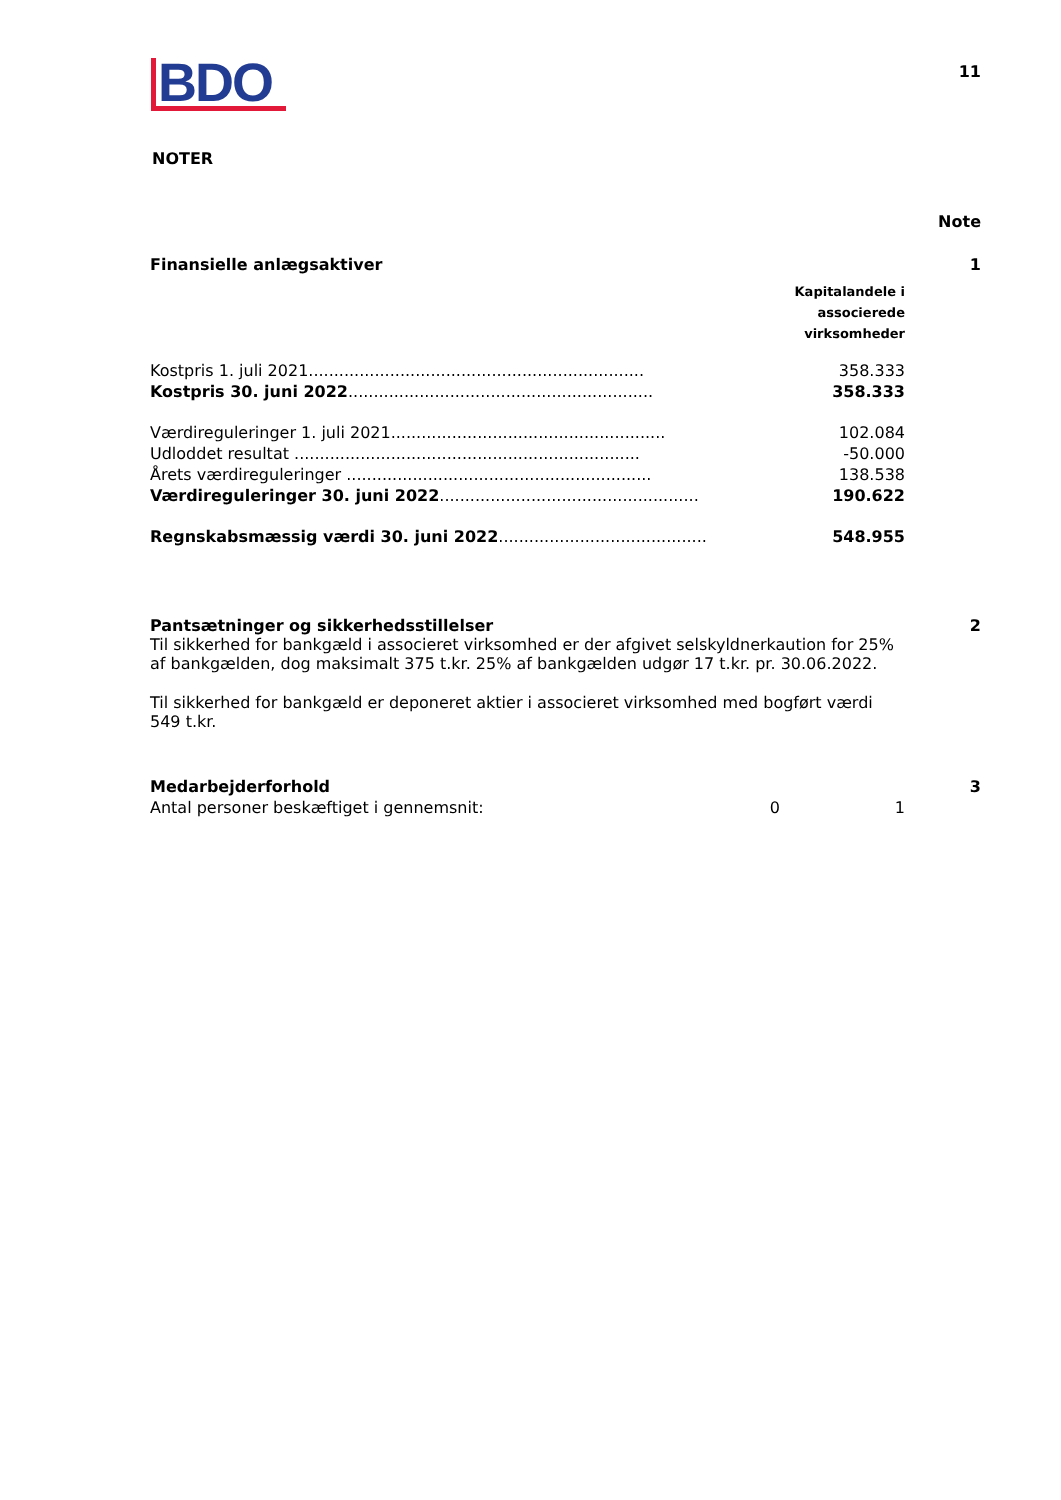BDO
11
NOTER
Note
| Finansielle anlægsaktiver | | 1 |
| | Kapitalandele i associerede virksomheder | |
| Kostpris 1. juli 2021.................................................................. | 358.333 | |
| Kostpris 30. juni 2022 ............................................................ | 358.333 | |
| Værdireguleringer 1. juli 2021...................................................... | 102.084 | |
| Udloddet resultat .................................................................... | -50.000 | |
| Årets værdireguleringer ............................................................ | 138.538 | |
| Værdireguleringer 30. juni 2022 ................................................... | 190.622 | |
| Regnskabsmæssig værdi 30. juni 2022 ......................................... | 548.955 | |
| Pantsætninger og sikkerhedsstillelser Til sikkerhed for bankgæld i associeret virksomhed er der afgivet selskyldnerkaution for 25% af bankgælden, dog maksimalt 375 t.kr. 25% af bankgælden udgør 17 t.kr. pr. 30.06.2022. Til sikkerhed for bankgæld er deponeret aktier i associeret virksomhed med bogført værdi 549 t.kr. | 2 |
| Medarbejderforhold | | | 3 |
| Antal personer beskæftiget i gennemsnit: | 0 | 1 | |